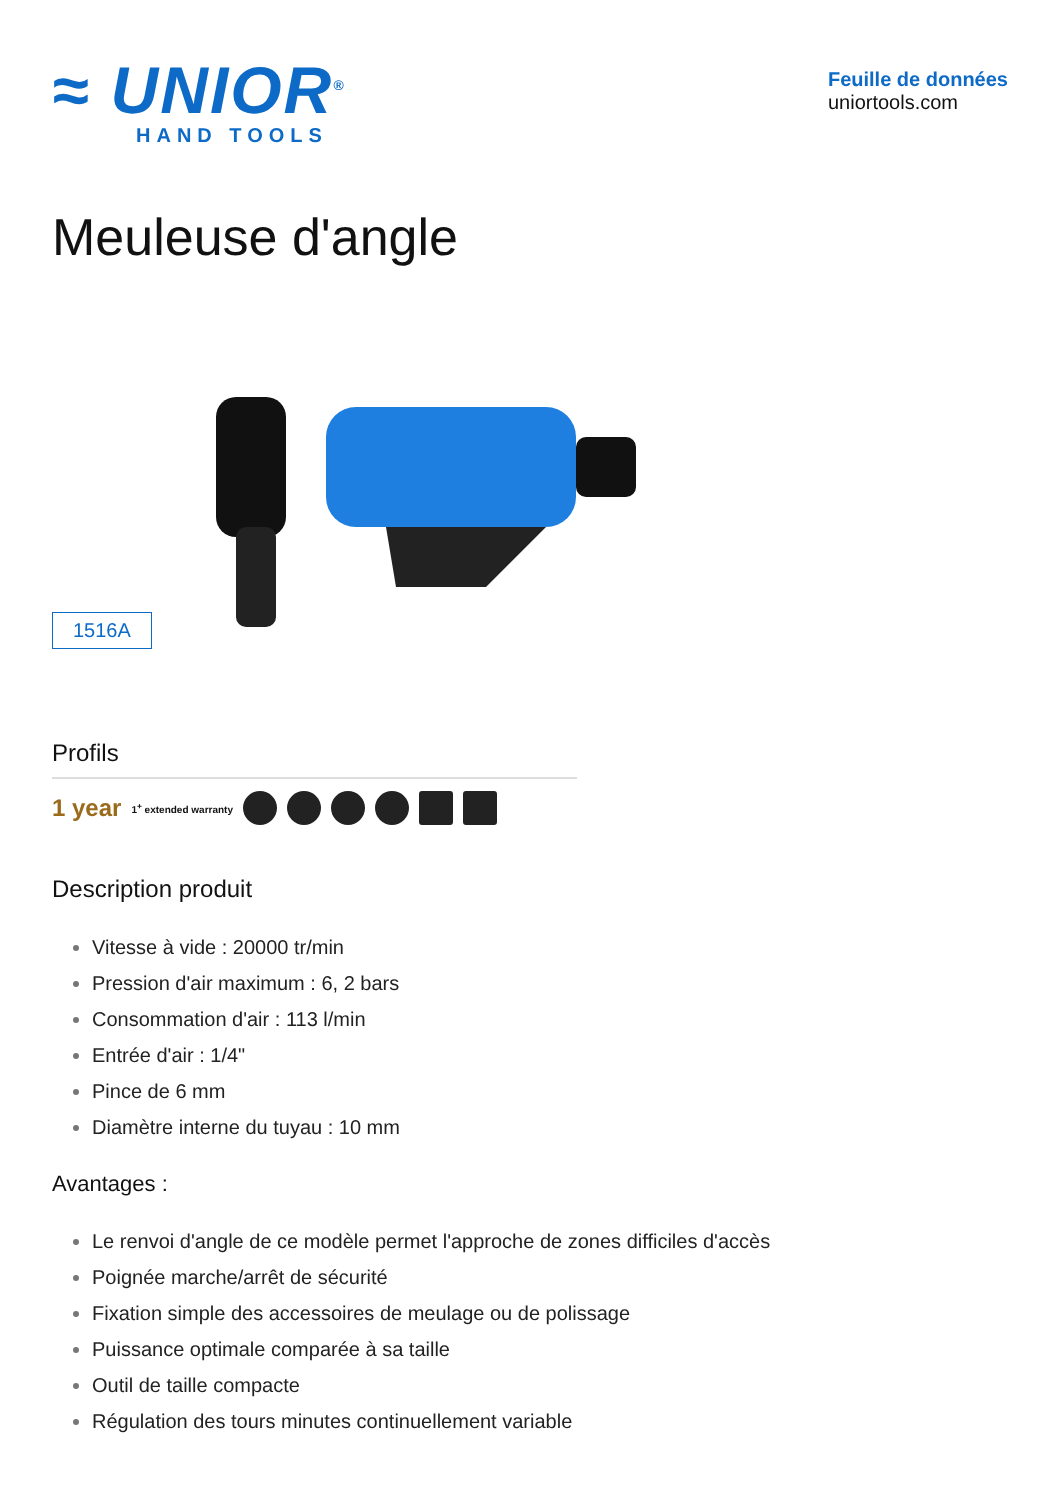≈ UNIOR<sup>®</sup>
HAND TOOLS
Feuille de données
uniortools.com
Meuleuse d'angle
1516A
Profils
1 year 1<sup>+</sup> extended warranty
Description produit
Vitesse à vide : 20000 tr/min
Pression d'air maximum : 6, 2 bars
Consommation d'air : 113 l/min
Entrée d'air : 1/4"
Pince de 6 mm
Diamètre interne du tuyau : 10 mm
Avantages :
Le renvoi d'angle de ce modèle permet l'approche de zones difficiles d'accès
Poignée marche/arrêt de sécurité
Fixation simple des accessoires de meulage ou de polissage
Puissance optimale comparée à sa taille
Outil de taille compacte
Régulation des tours minutes continuellement variable